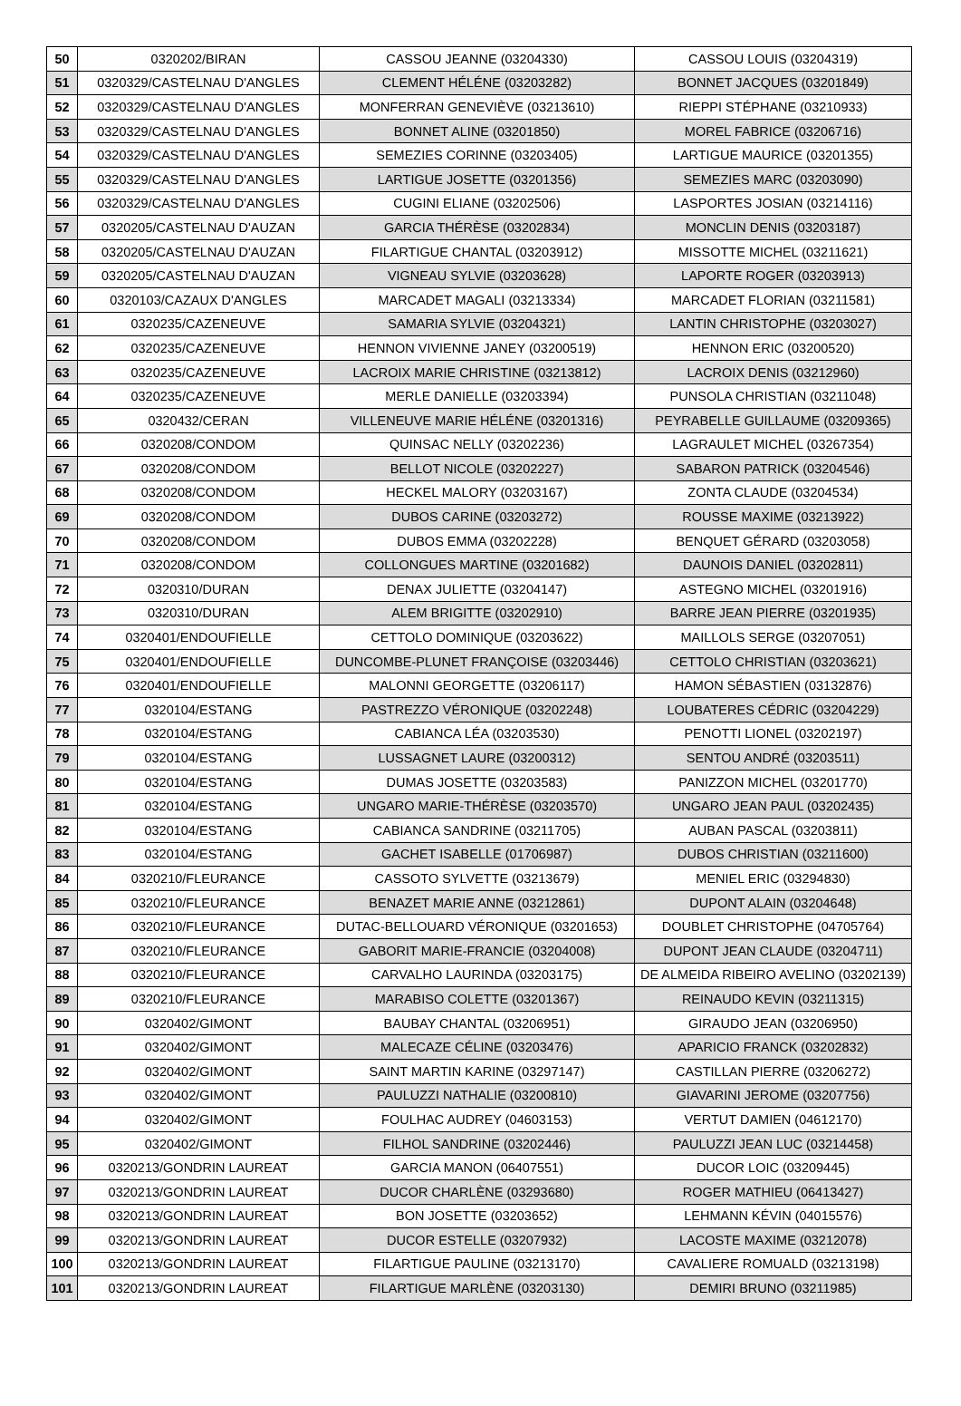| 50 | 0320202/BIRAN | CASSOU JEANNE (03204330) | CASSOU LOUIS (03204319) |
| 51 | 0320329/CASTELNAU D'ANGLES | CLEMENT HÉLÉNE (03203282) | BONNET JACQUES (03201849) |
| 52 | 0320329/CASTELNAU D'ANGLES | MONFERRAN GENEVIÈVE (03213610) | RIEPPI STÉPHANE (03210933) |
| 53 | 0320329/CASTELNAU D'ANGLES | BONNET ALINE (03201850) | MOREL FABRICE (03206716) |
| 54 | 0320329/CASTELNAU D'ANGLES | SEMEZIES CORINNE (03203405) | LARTIGUE MAURICE (03201355) |
| 55 | 0320329/CASTELNAU D'ANGLES | LARTIGUE JOSETTE (03201356) | SEMEZIES MARC (03203090) |
| 56 | 0320329/CASTELNAU D'ANGLES | CUGINI ELIANE (03202506) | LASPORTES JOSIAN (03214116) |
| 57 | 0320205/CASTELNAU D'AUZAN | GARCIA THÉRÈSE (03202834) | MONCLIN DENIS (03203187) |
| 58 | 0320205/CASTELNAU D'AUZAN | FILARTIGUE CHANTAL (03203912) | MISSOTTE MICHEL (03211621) |
| 59 | 0320205/CASTELNAU D'AUZAN | VIGNEAU SYLVIE (03203628) | LAPORTE ROGER (03203913) |
| 60 | 0320103/CAZAUX D'ANGLES | MARCADET MAGALI (03213334) | MARCADET FLORIAN (03211581) |
| 61 | 0320235/CAZENEUVE | SAMARIA SYLVIE (03204321) | LANTIN CHRISTOPHE (03203027) |
| 62 | 0320235/CAZENEUVE | HENNON VIVIENNE JANEY (03200519) | HENNON ERIC (03200520) |
| 63 | 0320235/CAZENEUVE | LACROIX MARIE CHRISTINE (03213812) | LACROIX DENIS (03212960) |
| 64 | 0320235/CAZENEUVE | MERLE DANIELLE (03203394) | PUNSOLA CHRISTIAN (03211048) |
| 65 | 0320432/CERAN | VILLENEUVE MARIE HÉLÉNE (03201316) | PEYRABELLE GUILLAUME (03209365) |
| 66 | 0320208/CONDOM | QUINSAC NELLY (03202236) | LAGRAULET MICHEL (03267354) |
| 67 | 0320208/CONDOM | BELLOT NICOLE (03202227) | SABARON PATRICK (03204546) |
| 68 | 0320208/CONDOM | HECKEL MALORY (03203167) | ZONTA CLAUDE (03204534) |
| 69 | 0320208/CONDOM | DUBOS CARINE (03203272) | ROUSSE MAXIME (03213922) |
| 70 | 0320208/CONDOM | DUBOS EMMA (03202228) | BENQUET GÉRARD (03203058) |
| 71 | 0320208/CONDOM | COLLONGUES MARTINE (03201682) | DAUNOIS DANIEL (03202811) |
| 72 | 0320310/DURAN | DENAX JULIETTE (03204147) | ASTEGNO MICHEL (03201916) |
| 73 | 0320310/DURAN | ALEM BRIGITTE (03202910) | BARRE JEAN PIERRE (03201935) |
| 74 | 0320401/ENDOUFIELLE | CETTOLO DOMINIQUE (03203622) | MAILLOLS SERGE (03207051) |
| 75 | 0320401/ENDOUFIELLE | DUNCOMBE-PLUNET FRANÇOISE (03203446) | CETTOLO CHRISTIAN (03203621) |
| 76 | 0320401/ENDOUFIELLE | MALONNI GEORGETTE (03206117) | HAMON SÉBASTIEN (03132876) |
| 77 | 0320104/ESTANG | PASTREZZO VÉRONIQUE (03202248) | LOUBATERES CÉDRIC (03204229) |
| 78 | 0320104/ESTANG | CABIANCA LÉA (03203530) | PENOTTI LIONEL (03202197) |
| 79 | 0320104/ESTANG | LUSSAGNET LAURE (03200312) | SENTOU ANDRÉ (03203511) |
| 80 | 0320104/ESTANG | DUMAS JOSETTE (03203583) | PANIZZON MICHEL (03201770) |
| 81 | 0320104/ESTANG | UNGARO MARIE-THÉRÈSE (03203570) | UNGARO JEAN PAUL (03202435) |
| 82 | 0320104/ESTANG | CABIANCA SANDRINE (03211705) | AUBAN PASCAL (03203811) |
| 83 | 0320104/ESTANG | GACHET ISABELLE (01706987) | DUBOS CHRISTIAN (03211600) |
| 84 | 0320210/FLEURANCE | CASSOTO SYLVETTE (03213679) | MENIEL ERIC (03294830) |
| 85 | 0320210/FLEURANCE | BENAZET MARIE ANNE (03212861) | DUPONT ALAIN (03204648) |
| 86 | 0320210/FLEURANCE | DUTAC-BELLOUARD VÉRONIQUE (03201653) | DOUBLET CHRISTOPHE (04705764) |
| 87 | 0320210/FLEURANCE | GABORIT MARIE-FRANCIE (03204008) | DUPONT JEAN CLAUDE (03204711) |
| 88 | 0320210/FLEURANCE | CARVALHO LAURINDA (03203175) | DE ALMEIDA RIBEIRO AVELINO (03202139) |
| 89 | 0320210/FLEURANCE | MARABISO COLETTE (03201367) | REINAUDO KEVIN (03211315) |
| 90 | 0320402/GIMONT | BAUBAY CHANTAL (03206951) | GIRAUDO JEAN (03206950) |
| 91 | 0320402/GIMONT | MALECAZE CÉLINE (03203476) | APARICIO FRANCK (03202832) |
| 92 | 0320402/GIMONT | SAINT MARTIN KARINE (03297147) | CASTILLAN PIERRE (03206272) |
| 93 | 0320402/GIMONT | PAULUZZI NATHALIE (03200810) | GIAVARINI JEROME (03207756) |
| 94 | 0320402/GIMONT | FOULHAC AUDREY (04603153) | VERTUT DAMIEN (04612170) |
| 95 | 0320402/GIMONT | FILHOL SANDRINE (03202446) | PAULUZZI JEAN LUC (03214458) |
| 96 | 0320213/GONDRIN LAUREAT | GARCIA MANON (06407551) | DUCOR LOIC (03209445) |
| 97 | 0320213/GONDRIN LAUREAT | DUCOR CHARLÈNE (03293680) | ROGER MATHIEU (06413427) |
| 98 | 0320213/GONDRIN LAUREAT | BON JOSETTE (03203652) | LEHMANN KÉVIN (04015576) |
| 99 | 0320213/GONDRIN LAUREAT | DUCOR ESTELLE (03207932) | LACOSTE MAXIME (03212078) |
| 100 | 0320213/GONDRIN LAUREAT | FILARTIGUE PAULINE (03213170) | CAVALIERE ROMUALD (03213198) |
| 101 | 0320213/GONDRIN LAUREAT | FILARTIGUE MARLÈNE (03203130) | DEMIRI BRUNO (03211985) |